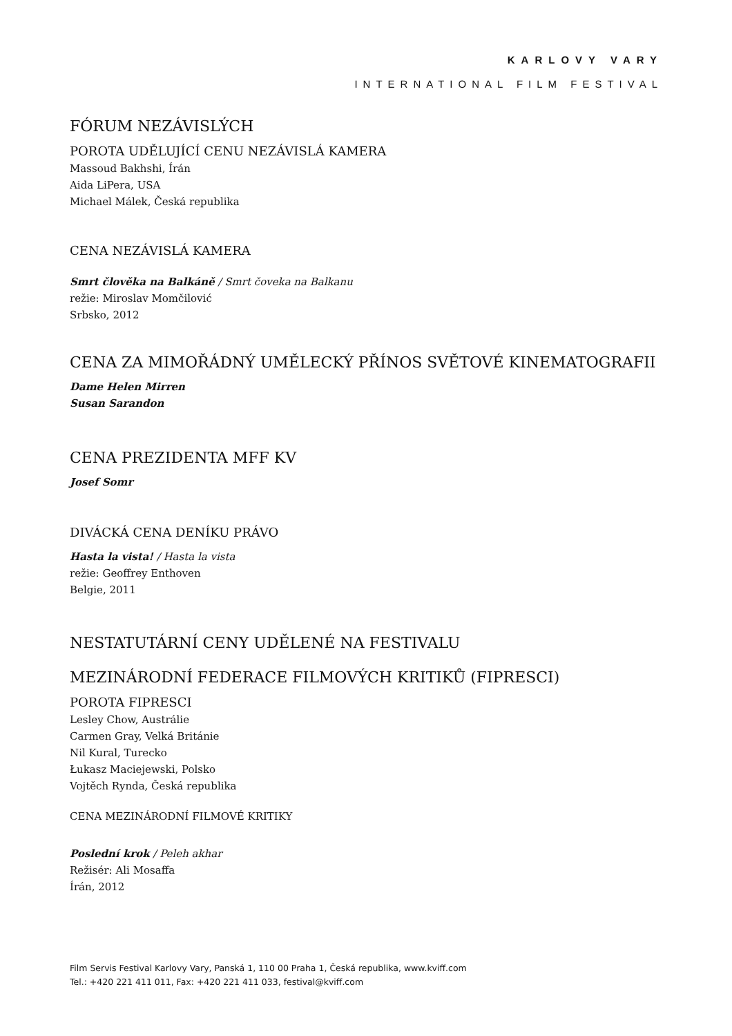KARLOVY VARY
INTERNATIONAL FILM FESTIVAL
FÓRUM NEZÁVISLÝCH
POROTA UDĚLUJÍCÍ CENU NEZÁVISLÁ KAMERA
Massoud Bakhshi, Írán
Aida LiPera, USA
Michael Málek, Česká republika
CENA NEZÁVISLÁ KAMERA
Smrt člověka na Balkáně / Smrt čoveka na Balkanu
režie: Miroslav Momčilović
Srbsko, 2012
CENA ZA MIMOŘÁDNÝ UMĚLECKÝ PŘÍNOS SVĚTOVÉ KINEMATOGRAFII
Dame Helen Mirren
Susan Sarandon
CENA PREZIDENTA MFF KV
Josef Somr
DIVÁCKÁ CENA DENÍKU PRÁVO
Hasta la vista! / Hasta la vista
režie: Geoffrey Enthoven
Belgie, 2011
NESTATUTÁRNÍ CENY UDĚLENÉ NA FESTIVALU
MEZINÁRODNÍ FEDERACE FILMOVÝCH KRITIKŮ (FIPRESCI)
POROTA FIPRESCI
Lesley Chow, Austrálie
Carmen Gray, Velká Británie
Nil Kural, Turecko
Łukasz Maciejewski, Polsko
Vojtěch Rynda, Česká republika
CENA MEZINÁRODNÍ FILMOVÉ KRITIKY
Poslední krok / Peleh akhar
Režisér: Ali Mosaffa
Írán, 2012
Film Servis Festival Karlovy Vary, Panská 1, 110 00 Praha 1, Česká republika, www.kviff.com
Tel.: +420 221 411 011, Fax: +420 221 411 033, festival@kviff.com